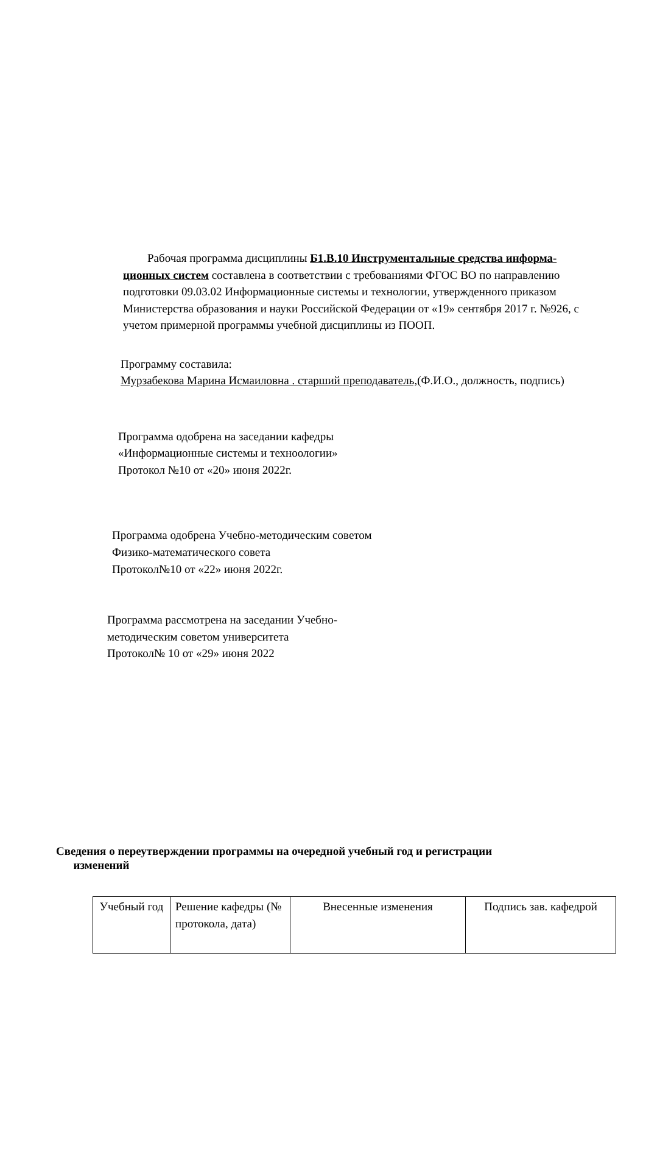Рабочая программа дисциплины Б1.В.10 Инструментальные средства информа- ционных систем составлена в соответствии с требованиями ФГОС ВО по направлению подготовки 09.03.02 Информационные системы и технологии, утвержденного приказом Министерства образования и науки Российской Федерации от «19» сентября 2017 г. №926, с учетом примерной программы учебной дисциплины из ПООП.
Программу составила:
Мурзабекова Марина Исмаиловна . старший преподаватель,(Ф.И.О., должность, подпись)
Программа одобрена на заседании кафедры
«Информационные системы и техноологии»
Протокол №10 от «20» июня 2022г.
Программа одобрена Учебно-методическим советом
Физико-математического совета
Протокол№10 от «22» июня 2022г.
Программа рассмотрена на заседании Учебно-
методическим советом университета
Протокол№ 10 от «29» июня 2022
Сведения о переутверждении программы на очередной учебный год и регистрации
изменений
| Учебный год | Решение кафедры (№ протокола, дата) | Внесенные изменения | Подпись зав. кафедрой |